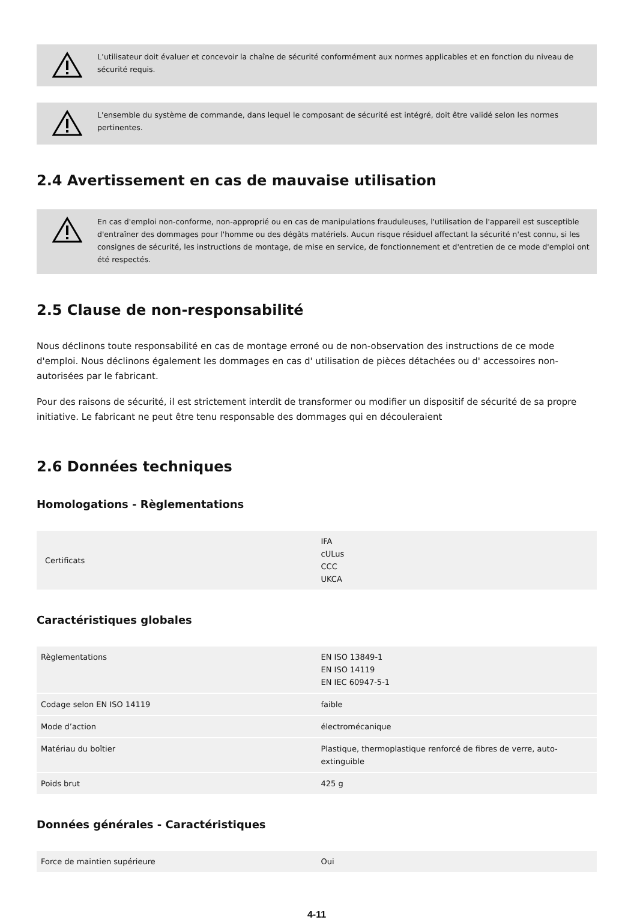L’utilisateur doit évaluer et concevoir la chaîne de sécurité conformément aux normes applicables et en fonction du niveau de sécurité requis.
L'ensemble du système de commande, dans lequel le composant de sécurité est intégré, doit être validé selon les normes pertinentes.
2.4 Avertissement en cas de mauvaise utilisation
En cas d'emploi non-conforme, non-approprié ou en cas de manipulations frauduleuses, l'utilisation de l'appareil est susceptible d'entraîner des dommages pour l'homme ou des dégâts matériels. Aucun risque résiduel affectant la sécurité n'est connu, si les consignes de sécurité, les instructions de montage, de mise en service, de fonctionnement et d'entretien de ce mode d'emploi ont été respectés.
2.5 Clause de non-responsabilité
Nous déclinons toute responsabilité en cas de montage erroné ou de non-observation des instructions de ce mode d'emploi. Nous déclinons également les dommages en cas d' utilisation de pièces détachées ou d' accessoires non-autorisées par le fabricant.
Pour des raisons de sécurité, il est strictement interdit de transformer ou modifier un dispositif de sécurité de sa propre initiative. Le fabricant ne peut être tenu responsable des dommages qui en découleraient
2.6 Données techniques
Homologations - Règlementations
| Certificats | IFA cULus CCC UKCA |
Caractéristiques globales
| Règlementations | EN ISO 13849-1 EN ISO 14119 EN IEC 60947-5-1 |
| Codage selon EN ISO 14119 | faible |
| Mode d’action | électromécanique |
| Matériau du boîtier | Plastique, thermoplastique renforcé de fibres de verre, auto-extinguible |
| Poids brut | 425 g |
Données générales - Caractéristiques
| Force de maintien supérieure | Oui |
4-11